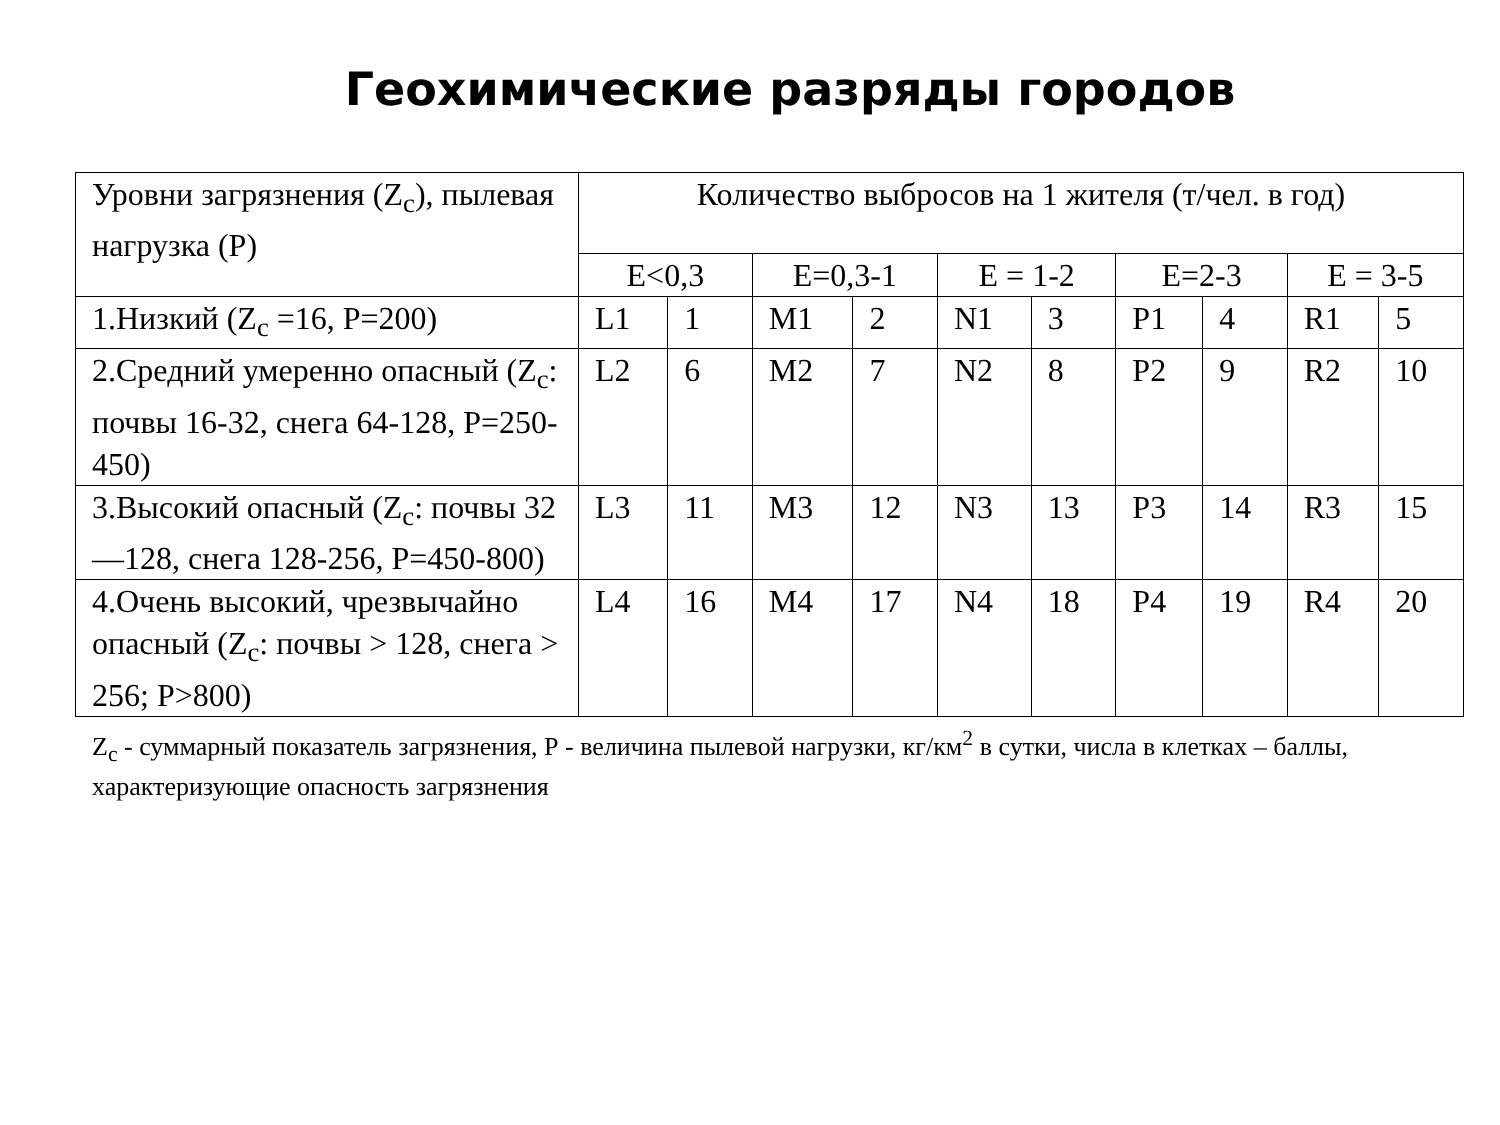Геохимические разряды городов
| Уровни загрязнения (Z<sub>c</sub>), пылевая нагрузка (Р) | Количество выбросов на 1 жителя (т/чел. в год) | | | | | | | | | |
| | Е<0,3 | | Е=0,3-1 | | Е = 1-2 | | Е=2-3 | | Е = 3-5 | |
| 1.Низкий (Z<sub>c</sub> =16, Р=200) | L1 | 1 | M1 | 2 | N1 | 3 | P1 | 4 | R1 | 5 |
| 2.Средний умеренно опасный (Z<sub>c</sub>: почвы 16-32, снега 64-128, Р=250-450) | L2 | 6 | M2 | 7 | N2 | 8 | P2 | 9 | R2 | 10 |
| 3.Высокий опасный (Z<sub>c</sub>: почвы 32—128, снега 128-256, Р=450-800) | L3 | 11 | M3 | 12 | N3 | 13 | P3 | 14 | R3 | 15 |
| 4.Очень высокий, чрезвычайно опасный (Z<sub>c</sub>: почвы > 128, снега > 256; Р>800) | L4 | 16 | M4 | 17 | N4 | 18 | P4 | 19 | R4 | 20 |
Z<sub>c</sub> - суммарный показатель загрязнения, Р - величина пылевой нагрузки, кг/км<sup>2</sup> в сутки, числа в клетках – баллы, характеризующие опасность загрязнения